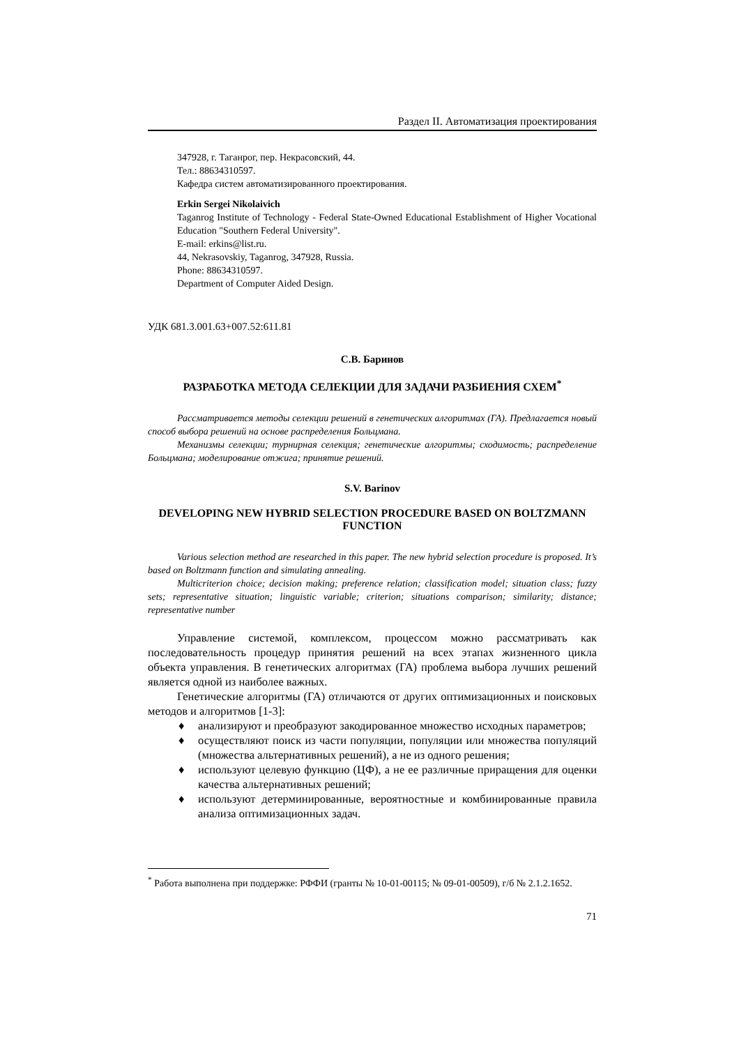Раздел II. Автоматизация проектирования
347928, г. Таганрог, пер. Некрасовский, 44.
Тел.: 88634310597.
Кафедра систем автоматизированного проектирования.
Erkin Sergei Nikolaivich
Taganrog Institute of Technology - Federal State-Owned Educational Establishment of Higher Vocational Education "Southern Federal University".
E-mail: erkins@list.ru.
44, Nekrasovskiy, Taganrog, 347928, Russia.
Phone: 88634310597.
Department of Computer Aided Design.
УДК 681.3.001.63+007.52:611.81
С.В. Баринов
РАЗРАБОТКА МЕТОДА СЕЛЕКЦИИ ДЛЯ ЗАДАЧИ РАЗБИЕНИЯ СХЕМ<sup>*</sup>
Рассматривается методы селекции решений в генетических алгоритмах (ГА). Предлагается новый способ выбора решений на основе распределения Больцмана.
Механизмы селекции; турнирная селекция; генетические алгоритмы; сходимость; распределение Больцмана; моделирование отжига; принятие решений.
S.V. Barinov
DEVELOPING NEW HYBRID SELECTION PROCEDURE BASED ON BOLTZMANN FUNCTION
Various selection method are researched in this paper. The new hybrid selection procedure is proposed. It’s based on Boltzmann function and simulating annealing.
Multicriterion choice; decision making; preference relation; classification model; situation class; fuzzy sets; representative situation; linguistic variable; criterion; situations comparison; similarity; distance; representative number
Управление системой, комплексом, процессом можно рассматривать как последовательность процедур принятия решений на всех этапах жизненного цикла объекта управления. В генетических алгоритмах (ГА) проблема выбора лучших решений является одной из наиболее важных.
Генетические алгоритмы (ГА) отличаются от других оптимизационных и поисковых методов и алгоритмов [1-3]:
♦ анализируют и преобразуют закодированное множество исходных параметров;
♦ осуществляют поиск из части популяции, популяции или множества популяций (множества альтернативных решений), а не из одного решения;
♦ используют целевую функцию (ЦФ), а не ее различные приращения для оценки качества альтернативных решений;
♦ используют детерминированные, вероятностные и комбинированные правила анализа оптимизационных задач.
<sup>*</sup> Работа выполнена при поддержке: РФФИ (гранты № 10-01-00115; № 09-01-00509), г/б № 2.1.2.1652.
71